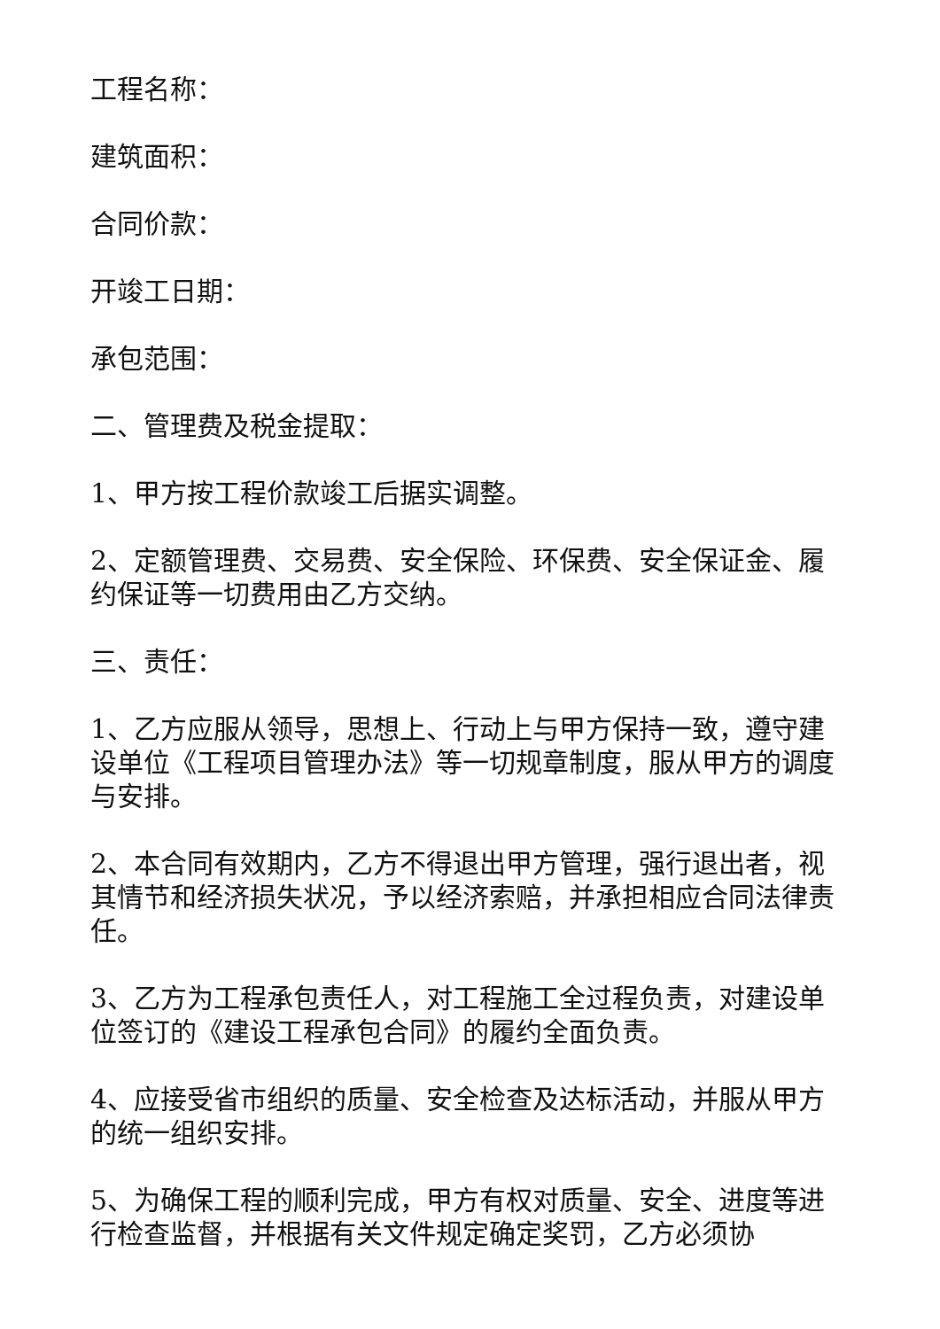工程名称：
建筑面积：
合同价款：
开竣工日期：
承包范围：
二、管理费及税金提取：
1、甲方按工程价款竣工后据实调整。
2、定额管理费、交易费、安全保险、环保费、安全保证金、履约保证等一切费用由乙方交纳。
三、责任：
1、乙方应服从领导，思想上、行动上与甲方保持一致，遵守建设单位《工程项目管理办法》等一切规章制度，服从甲方的调度与安排。
2、本合同有效期内，乙方不得退出甲方管理，强行退出者，视其情节和经济损失状况，予以经济索赔，并承担相应合同法律责任。
3、乙方为工程承包责任人，对工程施工全过程负责，对建设单位签订的《建设工程承包合同》的履约全面负责。
4、应接受省市组织的质量、安全检查及达标活动，并服从甲方的统一组织安排。
5、为确保工程的顺利完成，甲方有权对质量、安全、进度等进行检查监督，并根据有关文件规定确定奖罚，乙方必须协